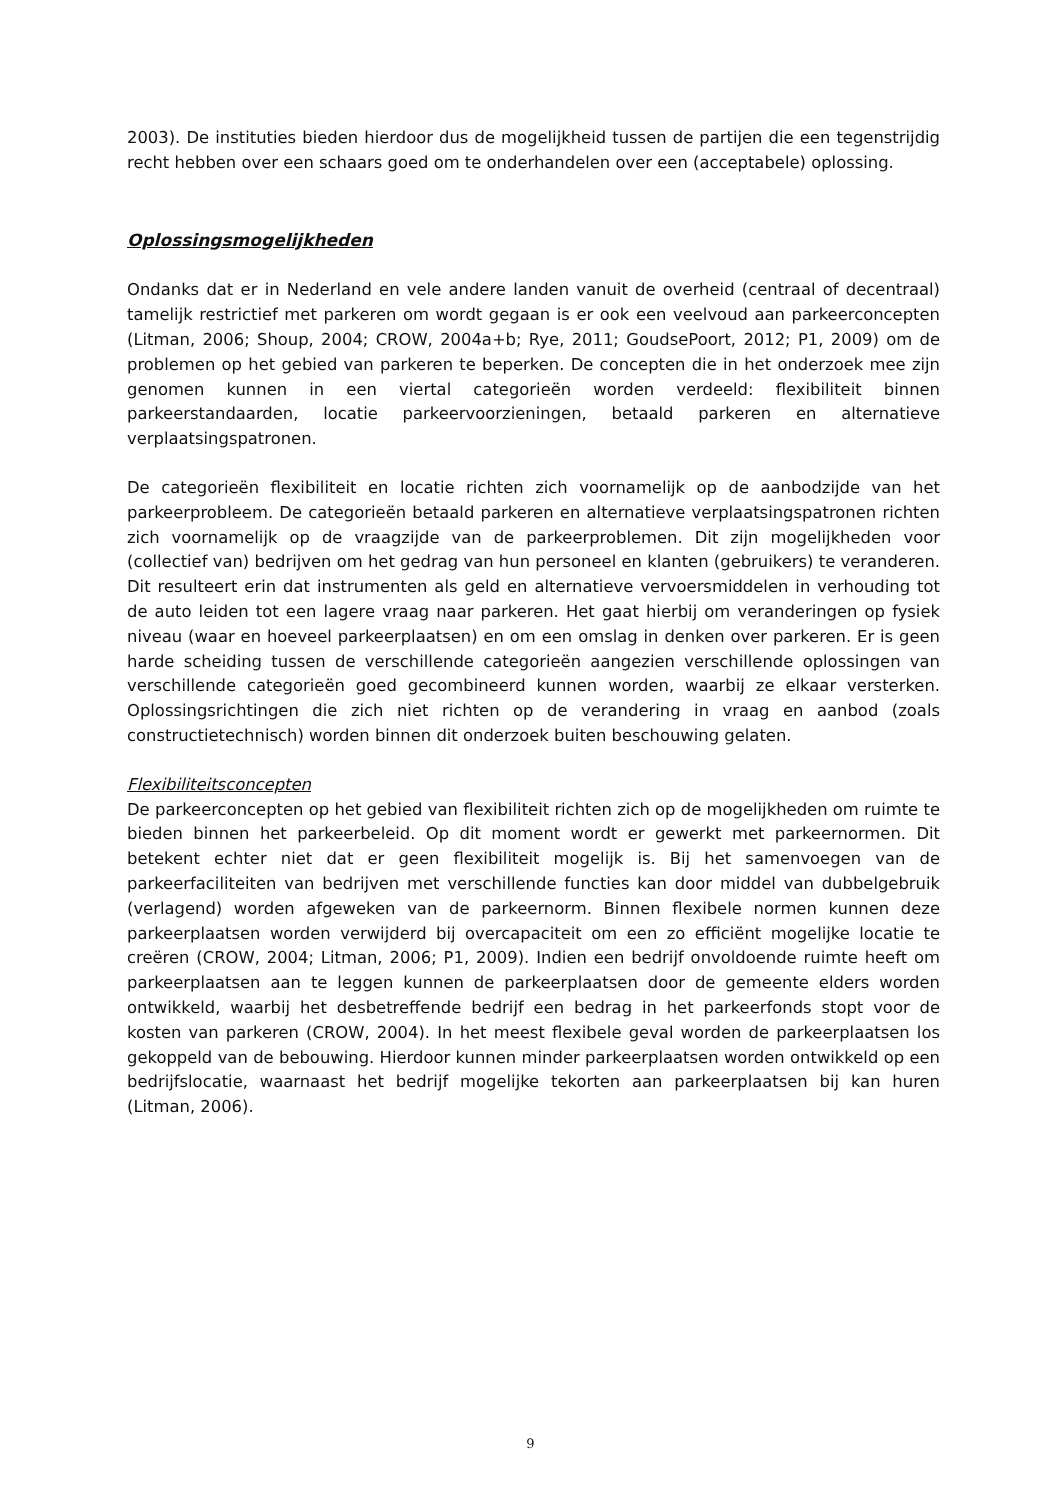2003). De instituties bieden hierdoor dus de mogelijkheid tussen de partijen die een tegenstrijdig recht hebben over een schaars goed om te onderhandelen over een (acceptabele) oplossing.
Oplossingsmogelijkheden
Ondanks dat er in Nederland en vele andere landen vanuit de overheid (centraal of decentraal) tamelijk restrictief met parkeren om wordt gegaan is er ook een veelvoud aan parkeerconcepten (Litman, 2006; Shoup, 2004; CROW, 2004a+b; Rye, 2011; GoudsePoort, 2012; P1, 2009) om de problemen op het gebied van parkeren te beperken. De concepten die in het onderzoek mee zijn genomen kunnen in een viertal categorieën worden verdeeld: flexibiliteit binnen parkeerstandaarden, locatie parkeervoorzieningen, betaald parkeren en alternatieve verplaatsingspatronen.
De categorieën flexibiliteit en locatie richten zich voornamelijk op de aanbodzijde van het parkeerprobleem. De categorieën betaald parkeren en alternatieve verplaatsingspatronen richten zich voornamelijk op de vraagzijde van de parkeerproblemen. Dit zijn mogelijkheden voor (collectief van) bedrijven om het gedrag van hun personeel en klanten (gebruikers) te veranderen. Dit resulteert erin dat instrumenten als geld en alternatieve vervoersmiddelen in verhouding tot de auto leiden tot een lagere vraag naar parkeren. Het gaat hierbij om veranderingen op fysiek niveau (waar en hoeveel parkeerplaatsen) en om een omslag in denken over parkeren. Er is geen harde scheiding tussen de verschillende categorieën aangezien verschillende oplossingen van verschillende categorieën goed gecombineerd kunnen worden, waarbij ze elkaar versterken. Oplossingsrichtingen die zich niet richten op de verandering in vraag en aanbod (zoals constructietechnisch) worden binnen dit onderzoek buiten beschouwing gelaten.
Flexibiliteitsconcepten
De parkeerconcepten op het gebied van flexibiliteit richten zich op de mogelijkheden om ruimte te bieden binnen het parkeerbeleid. Op dit moment wordt er gewerkt met parkeernormen. Dit betekent echter niet dat er geen flexibiliteit mogelijk is. Bij het samenvoegen van de parkeerfaciliteiten van bedrijven met verschillende functies kan door middel van dubbelgebruik (verlagend) worden afgeweken van de parkeernorm. Binnen flexibele normen kunnen deze parkeerplaatsen worden verwijderd bij overcapaciteit om een zo efficiënt mogelijke locatie te creëren (CROW, 2004; Litman, 2006; P1, 2009). Indien een bedrijf onvoldoende ruimte heeft om parkeerplaatsen aan te leggen kunnen de parkeerplaatsen door de gemeente elders worden ontwikkeld, waarbij het desbetreffende bedrijf een bedrag in het parkeerfonds stopt voor de kosten van parkeren (CROW, 2004). In het meest flexibele geval worden de parkeerplaatsen los gekoppeld van de bebouwing. Hierdoor kunnen minder parkeerplaatsen worden ontwikkeld op een bedrijfslocatie, waarnaast het bedrijf mogelijke tekorten aan parkeerplaatsen bij kan huren (Litman, 2006).
9